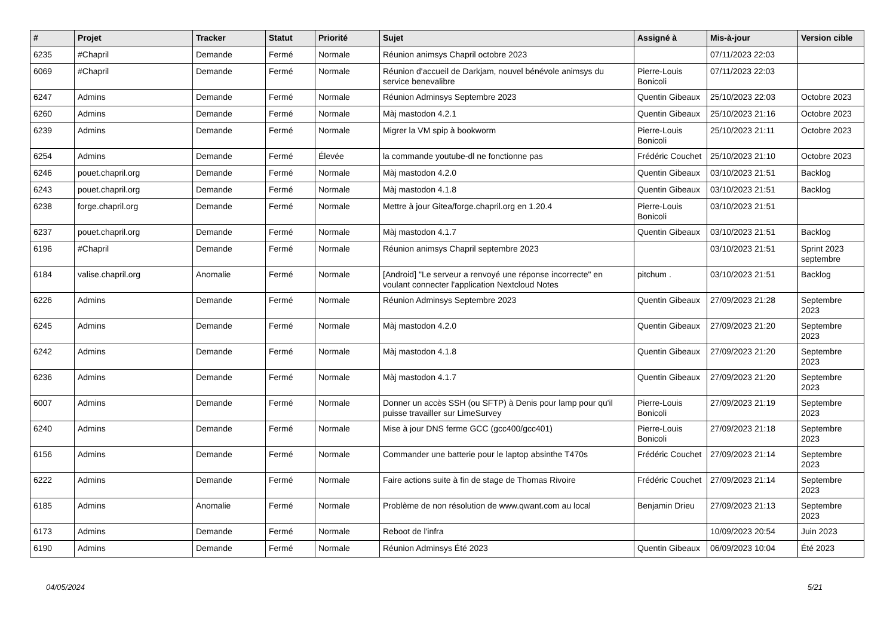| # | Projet | Tracker | Statut | Priorité | Sujet | Assigné à | Mis-à-jour | Version cible |
| --- | --- | --- | --- | --- | --- | --- | --- | --- |
| 6235 | #Chapril | Demande | Fermé | Normale | Réunion animsys Chapril octobre 2023 | | 07/11/2023 22:03 | |
| 6069 | #Chapril | Demande | Fermé | Normale | Réunion d'accueil de Darkjam, nouvel bénévole animsys du service benevalibre | Pierre-Louis Bonicoli | 07/11/2023 22:03 | |
| 6247 | Admins | Demande | Fermé | Normale | Réunion Adminsys Septembre 2023 | Quentin Gibeaux | 25/10/2023 22:03 | Octobre 2023 |
| 6260 | Admins | Demande | Fermé | Normale | Màj mastodon 4.2.1 | Quentin Gibeaux | 25/10/2023 21:16 | Octobre 2023 |
| 6239 | Admins | Demande | Fermé | Normale | Migrer la VM spip à bookworm | Pierre-Louis Bonicoli | 25/10/2023 21:11 | Octobre 2023 |
| 6254 | Admins | Demande | Fermé | Élevée | la commande youtube-dl ne fonctionne pas | Frédéric Couchet | 25/10/2023 21:10 | Octobre 2023 |
| 6246 | pouet.chapril.org | Demande | Fermé | Normale | Màj mastodon 4.2.0 | Quentin Gibeaux | 03/10/2023 21:51 | Backlog |
| 6243 | pouet.chapril.org | Demande | Fermé | Normale | Màj mastodon 4.1.8 | Quentin Gibeaux | 03/10/2023 21:51 | Backlog |
| 6238 | forge.chapril.org | Demande | Fermé | Normale | Mettre à jour Gitea/forge.chapril.org en 1.20.4 | Pierre-Louis Bonicoli | 03/10/2023 21:51 | |
| 6237 | pouet.chapril.org | Demande | Fermé | Normale | Màj mastodon 4.1.7 | Quentin Gibeaux | 03/10/2023 21:51 | Backlog |
| 6196 | #Chapril | Demande | Fermé | Normale | Réunion animsys Chapril septembre 2023 | | 03/10/2023 21:51 | Sprint 2023 septembre |
| 6184 | valise.chapril.org | Anomalie | Fermé | Normale | [Android] "Le serveur a renvoyé une réponse incorrecte" en voulant connecter l'application Nextcloud Notes | pitchum . | 03/10/2023 21:51 | Backlog |
| 6226 | Admins | Demande | Fermé | Normale | Réunion Adminsys Septembre 2023 | Quentin Gibeaux | 27/09/2023 21:28 | Septembre 2023 |
| 6245 | Admins | Demande | Fermé | Normale | Màj mastodon 4.2.0 | Quentin Gibeaux | 27/09/2023 21:20 | Septembre 2023 |
| 6242 | Admins | Demande | Fermé | Normale | Màj mastodon 4.1.8 | Quentin Gibeaux | 27/09/2023 21:20 | Septembre 2023 |
| 6236 | Admins | Demande | Fermé | Normale | Màj mastodon 4.1.7 | Quentin Gibeaux | 27/09/2023 21:20 | Septembre 2023 |
| 6007 | Admins | Demande | Fermé | Normale | Donner un accès SSH (ou SFTP) à Denis pour lamp pour qu'il puisse travailler sur LimeSurvey | Pierre-Louis Bonicoli | 27/09/2023 21:19 | Septembre 2023 |
| 6240 | Admins | Demande | Fermé | Normale | Mise à jour DNS ferme GCC (gcc400/gcc401) | Pierre-Louis Bonicoli | 27/09/2023 21:18 | Septembre 2023 |
| 6156 | Admins | Demande | Fermé | Normale | Commander une batterie pour le laptop absinthe T470s | Frédéric Couchet | 27/09/2023 21:14 | Septembre 2023 |
| 6222 | Admins | Demande | Fermé | Normale | Faire actions suite à fin de stage de Thomas Rivoire | Frédéric Couchet | 27/09/2023 21:14 | Septembre 2023 |
| 6185 | Admins | Anomalie | Fermé | Normale | Problème de non résolution de www.qwant.com au local | Benjamin Drieu | 27/09/2023 21:13 | Septembre 2023 |
| 6173 | Admins | Demande | Fermé | Normale | Reboot de l'infra | | 10/09/2023 20:54 | Juin 2023 |
| 6190 | Admins | Demande | Fermé | Normale | Réunion Adminsys Été 2023 | Quentin Gibeaux | 06/09/2023 10:04 | Été 2023 |
04/05/2024 5/21